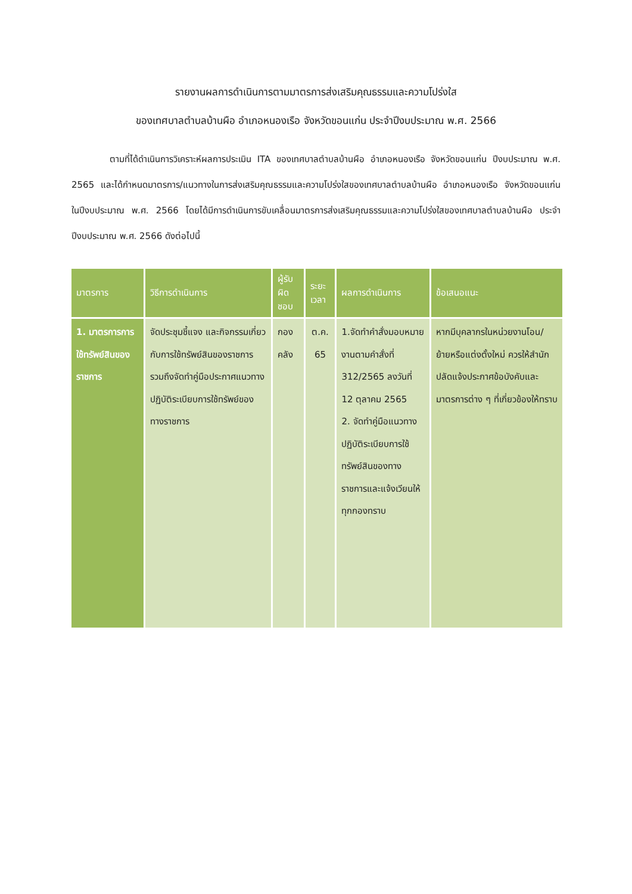รายงานผลการดำเนินการตามมาตรการส่งเสริมคุณธรรมและความโปร่งใส
ของเทศบาลตำบลบ้านผือ อำเภอหนองเรือ จังหวัดขอนแก่น ประจำปีงบประมาณ พ.ศ. 2566
ตามที่ได้ดำเนินการวิเคราะห์ผลการประเมิน ITA ของเทศบาลตำบลบ้านผือ อำเภอหนองเรือ จังหวัดขอนแก่น ปีงบประมาณ พ.ศ. 2565 และได้กำหนดมาตรการ/แนวทางในการส่งเสริมคุณธรรมและความโปร่งใสของเทศบาลตำบลบ้านผือ อำเภอหนองเรือ จังหวัดขอนแก่น ในปีงบประมาณ พ.ศ. 2566 โดยได้มีการดำเนินการขับเคลื่อนมาตรการส่งเสริมคุณธรรมและความโปร่งใสของเทศบาลตำบลบ้านผือ ประจำปีงบประมาณ พ.ศ. 2566 ดังต่อไปนี้
| มาตรการ | วิธีการดำเนินการ | ผู้รับผิดชอบ | ระยะเวลา | ผลการดำเนินการ | ข้อเสนอแนะ |
| --- | --- | --- | --- | --- | --- |
| 1. มาตรการการใช้ทรัพย์สินของราชการ | จัดประชุมชี้แจง และกิจกรรมเกี่ยวกับการใช้ทรัพย์สินของราชการ รวมถึงจัดทำคู่มือประกาศแนวทางปฏิบัติระเบียบการใช้ทรัพย์ของทางราชการ | กองคลัง | ต.ค. 65 | 1.จัดทำคำสั่งมอบหมายงานตามคำสั่งที่ 312/2565 ลงวันที่ 12 ตุลาคม 2565 2. จัดทำคู่มือแนวทางปฏิบัติระเบียบการใช้ทรัพย์สินของทางราชการและแจ้งเวียนให้ทุกกองทราบ | หากมีบุคลากรในหน่วยงานโอน/ย้ายหรือแต่งตั้งใหม่ ควรให้สำนักปลัดแจ้งประกาศข้อบังคับและมาตรการต่าง ๆ ที่เกี่ยวข้องให้ทราบ |